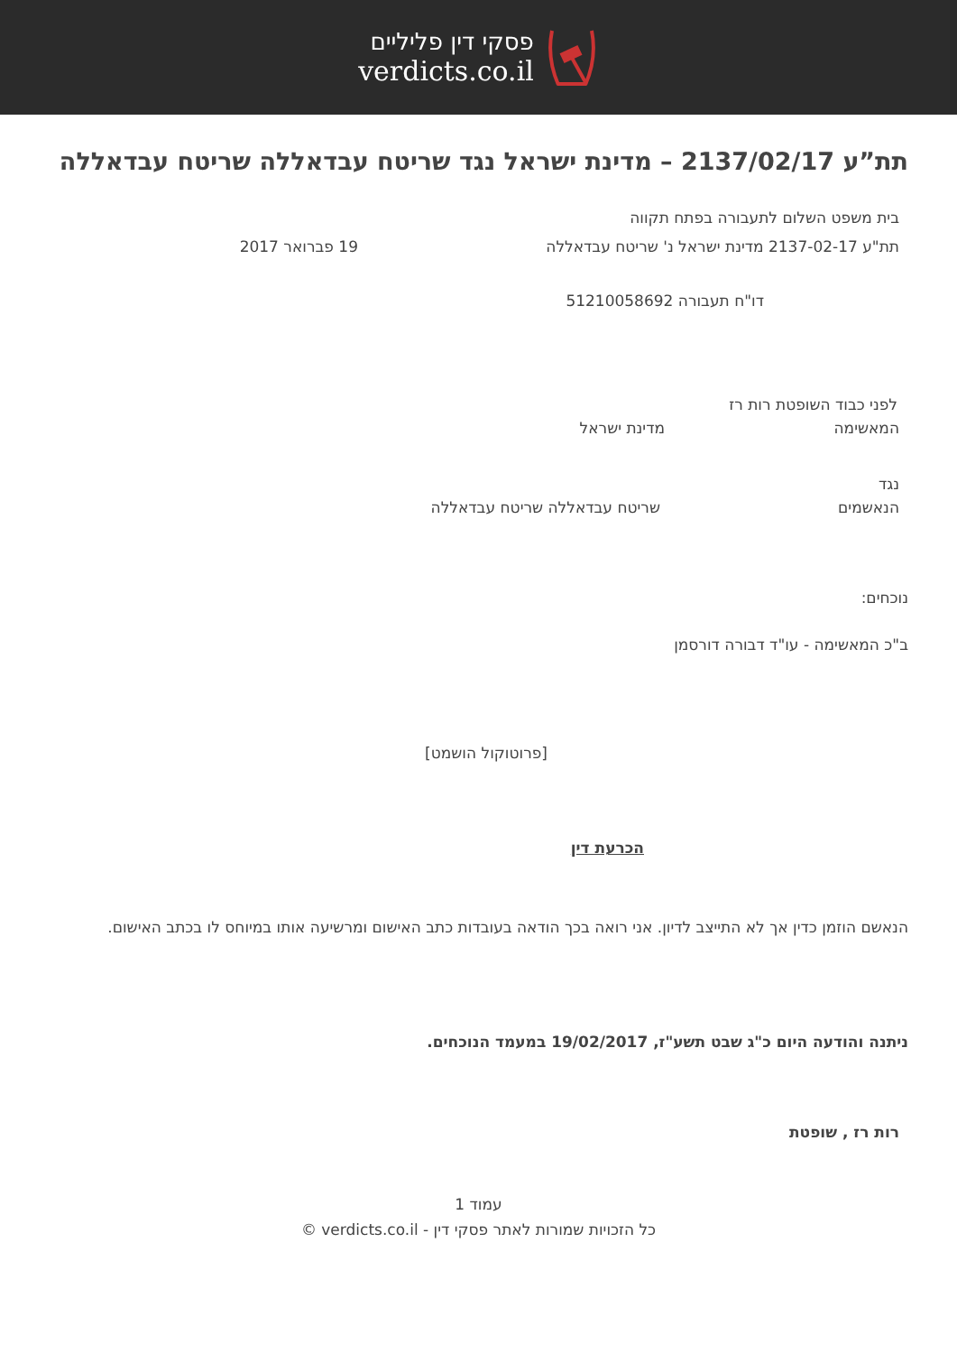פסקי דין פליליים
verdicts.co.il
תת”ע 2137/02/17 – מדינת ישראל נגד שריטח עבדאללה שריטח עבדאללה
בית משפט השלום לתעבורה בפתח תקווה
תת"ע 2137-02-17 מדינת ישראל נ' שריטח עבדאללה 19 פברואר 2017
דו"ח תעבורה 51210058692
לפני כבוד השופטת רות רז
המאשימה מדינת ישראל
נגד
הנאשמים שריטח עבדאללה שריטח עבדאללה
נוכחים:
ב"כ המאשימה - עו"ד דבורה דורסמן
[פרוטוקול הושמט]
הכרעת דין
הנאשם הוזמן כדין אך לא התייצב לדיון. אני רואה בכך הודאה בעובדות כתב האישום ומרשיעה אותו במיוחס לו בכתב האישום.
ניתנה והודעה היום כ"ג שבט תשע"ז, 19/02/2017 במעמד הנוכחים.
רות רז , שופטת
עמוד 1
כל הזכויות שמורות לאתר פסקי דין - verdicts.co.il ©